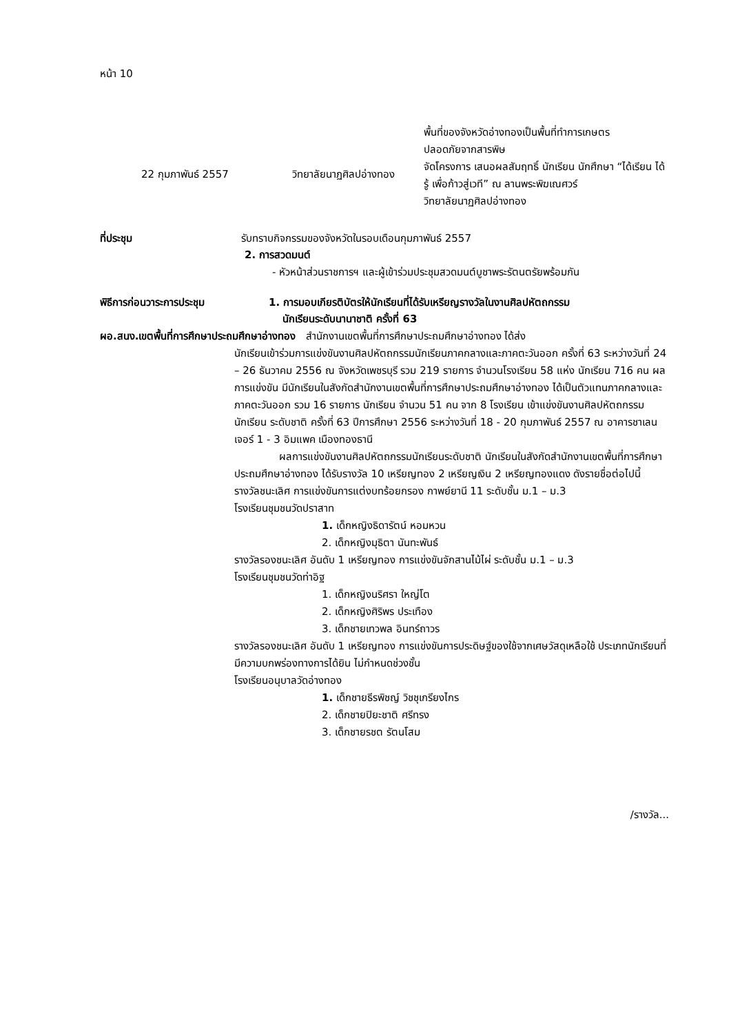หน้า 10
22 กุมภาพันธ์ 2557 วิทยาลัยนาฏศิลปอ่างทอง
พื้นที่ของจังหวัดอ่างทองเป็นพื้นที่ทำการเกษตร
ปลอดภัยจากสารพิษ
จัดโครงการ เสนอผลสัมฤทธิ์ นักเรียน นักศึกษา “ได้เรียน ได้รู้ เพื่อก้าวสู่เวที” ณ ลานพระพิฆเณศวร์
วิทยาลัยนาฏศิลปอ่างทอง
ที่ประชุม รับทราบกิจกรรมของจังหวัดในรอบเดือนกุมภาพันธ์ 2557
2. การสวดมนต์
- หัวหน้าส่วนราชการฯ และผู้เข้าร่วมประชุมสวดมนต์บูชาพระรัตนตรัยพร้อมกัน
พิธีการก่อนวาระการประชุม 1. การมอบเกียรติบัตรให้นักเรียนที่ได้รับเหรียญรางวัลในงานศิลปหัตถกรรม
นักเรียนระดับนานาชาติ ครั้งที่ 63
ผอ.สนง.เขตพื้นที่การศึกษาประถมศึกษาอ่างทอง สำนักงานเขตพื้นที่การศึกษาประถมศึกษาอ่างทอง ได้ส่ง
นักเรียนเข้าร่วมการแข่งขันงานศิลปหัตถกรรมนักเรียนภาคกลางและภาคตะวันออก ครั้งที่ 63 ระหว่างวันที่ 24 – 26 ธันวาคม 2556 ณ จังหวัดเพชรบุรี รวม 219 รายการ จำนวนโรงเรียน 58 แห่ง นักเรียน 716 คน ผลการแข่งขัน มีนักเรียนในสังกัดสำนักงานเขตพื้นที่การศึกษาประถมศึกษาอ่างทอง ได้เป็นตัวแทนภาคกลางและภาคตะวันออก รวม 16 รายการ นักเรียน จำนวน 51 คน จาก 8 โรงเรียน เข้าแข่งขันงานศิลปหัตถกรรมนักเรียน ระดับชาติ ครั้งที่ 63 ปีการศึกษา 2556 ระหว่างวันที่ 18 - 20 กุมภาพันธ์ 2557 ณ อาคารชาเลนเจอร์ 1 - 3 อิมแพค เมืองทองธานี
ผลการแข่งขันงานศิลปหัตถกรรมนักเรียนระดับชาติ นักเรียนในสังกัดสำนักงานเขตพื้นที่การศึกษาประถมศึกษาอ่างทอง ได้รับรางวัล 10 เหรียญทอง 2 เหรียญเงิน 2 เหรียญทองแดง ดังรายชื่อต่อไปนี้
รางวัลชนะเลิศ การแข่งขันการแต่งบทร้อยกรอง กาพย์ยานี 11 ระดับชั้น ม.1 – ม.3
โรงเรียนชุมชนวัดปราสาท
1. เด็กหญิงธิดารัตน์ หอมหวน
2. เด็กหญิงมุธิตา นันทะพันธ์
รางวัลรองชนะเลิศ อันดับ 1 เหรียญทอง การแข่งขันจักสานไม้ไผ่ ระดับชั้น ม.1 – ม.3
โรงเรียนชุมชนวัดท่าอิฐ
1. เด็กหญิงนริศรา ใหญ่โต
2. เด็กหญิงศิริพร ประเทือง
3. เด็กชายเทวพล อินทร์ถาวร
รางวัลรองชนะเลิศ อันดับ 1 เหรียญทอง การแข่งขันการประดิษฐ์ของใช้จากเศษวัสดุเหลือใช้ ประเภทนักเรียนที่มีความบกพร่องทางการได้ยิน ไม่กำหนดช่วงชั้น
โรงเรียนอนุบาลวัดอ่างทอง
1. เด็กชายธีรพิชญ์ วิชชุเกรียงไกร
2. เด็กชายปิยะชาติ ศรีทรง
3. เด็กชายรชต รัตนโสม
/รางวัล...